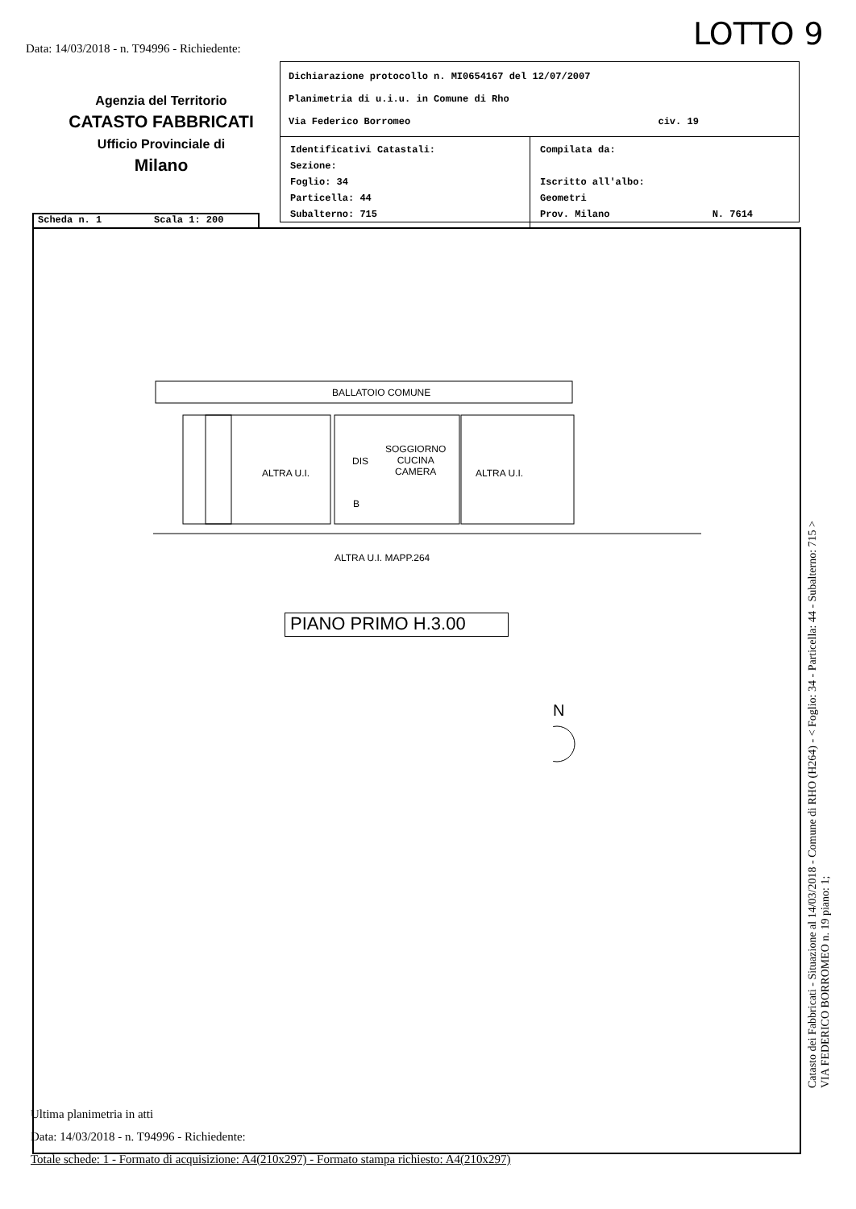LOTTO 9
Data: 14/03/2018 - n. T94996 - Richiedente:
Agenzia del Territorio
CATASTO FABBRICATI
Ufficio Provinciale di
Milano
Dichiarazione protocollo n. MI0654167 del 12/07/2007
Planimetria di u.i.u. in Comune di Rho
Via Federico Borromeo civ. 19
Identificativi Catastali:
Sezione:
Foglio: 34
Particella: 44
Subalterno: 715
Compilata da:
Iscritto all'albo:
Geometri
Prov. Milano N. 7614
Scheda n. 1 Scala 1: 200
BALLATOIO COMUNE
ALTRA U.I.
DIS
B
SOGGIORNO
CUCINA
CAMERA
ALTRA U.I.
ALTRA U.I. MAPP.264
PIANO PRIMO H.3.00
N
Ultima planimetria in atti
Data: 14/03/2018 - n. T94996 - Richiedente:
Totale schede: 1 - Formato di acquisizione: A4(210x297) - Formato stampa richiesto: A4(210x297)
Catasto dei Fabbricati - Situazione al 14/03/2018 - Comune di RHO (H264) - < Foglio: 34 - Particella: 44 - Subalterno: 715 >
VIA FEDERICO BORROMEO n. 19 piano: 1;